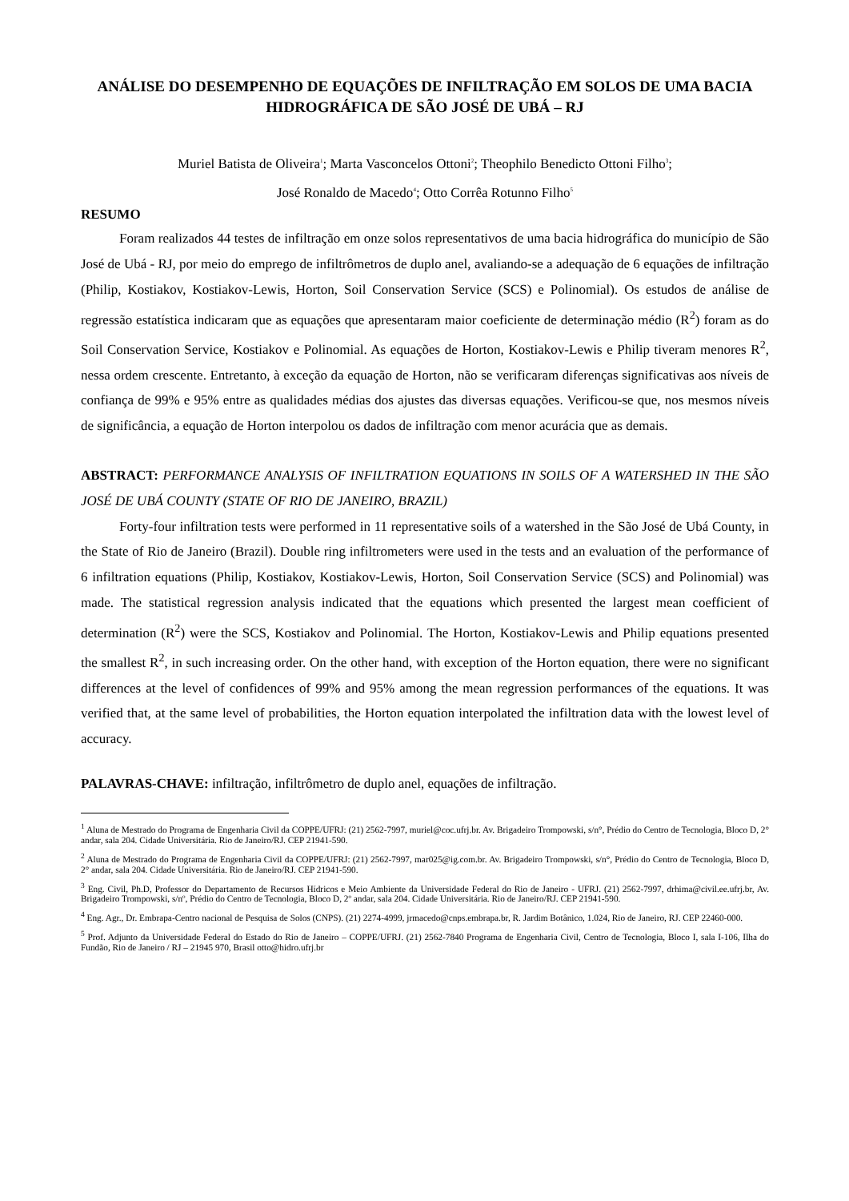ANÁLISE DO DESEMPENHO DE EQUAÇÕES DE INFILTRAÇÃO EM SOLOS DE UMA BACIA HIDROGRÁFICA DE SÃO JOSÉ DE UBÁ – RJ
Muriel Batista de Oliveira<sup>1</sup>; Marta Vasconcelos Ottoni<sup>2</sup>; Theophilo Benedicto Ottoni Filho<sup>3</sup>;
José Ronaldo de Macedo<sup>4</sup>; Otto Corrêa Rotunno Filho<sup>5</sup>
RESUMO
Foram realizados 44 testes de infiltração em onze solos representativos de uma bacia hidrográfica do município de São José de Ubá - RJ, por meio do emprego de infiltrômetros de duplo anel, avaliando-se a adequação de 6 equações de infiltração (Philip, Kostiakov, Kostiakov-Lewis, Horton, Soil Conservation Service (SCS) e Polinomial). Os estudos de análise de regressão estatística indicaram que as equações que apresentaram maior coeficiente de determinação médio (R<sup>2</sup>) foram as do Soil Conservation Service, Kostiakov e Polinomial. As equações de Horton, Kostiakov-Lewis e Philip tiveram menores R<sup>2</sup>, nessa ordem crescente. Entretanto, à exceção da equação de Horton, não se verificaram diferenças significativas aos níveis de confiança de 99% e 95% entre as qualidades médias dos ajustes das diversas equações. Verificou-se que, nos mesmos níveis de significância, a equação de Horton interpolou os dados de infiltração com menor acurácia que as demais.
ABSTRACT: PERFORMANCE ANALYSIS OF INFILTRATION EQUATIONS IN SOILS OF A WATERSHED IN THE SÃO JOSÉ DE UBÁ COUNTY (STATE OF RIO DE JANEIRO, BRAZIL)
Forty-four infiltration tests were performed in 11 representative soils of a watershed in the São José de Ubá County, in the State of Rio de Janeiro (Brazil). Double ring infiltrometers were used in the tests and an evaluation of the performance of 6 infiltration equations (Philip, Kostiakov, Kostiakov-Lewis, Horton, Soil Conservation Service (SCS) and Polinomial) was made. The statistical regression analysis indicated that the equations which presented the largest mean coefficient of determination (R<sup>2</sup>) were the SCS, Kostiakov and Polinomial. The Horton, Kostiakov-Lewis and Philip equations presented the smallest R<sup>2</sup>, in such increasing order. On the other hand, with exception of the Horton equation, there were no significant differences at the level of confidences of 99% and 95% among the mean regression performances of the equations. It was verified that, at the same level of probabilities, the Horton equation interpolated the infiltration data with the lowest level of accuracy.
PALAVRAS-CHAVE: infiltração, infiltrômetro de duplo anel, equações de infiltração.
<sup>1</sup> Aluna de Mestrado do Programa de Engenharia Civil da COPPE/UFRJ: (21) 2562-7997, muriel@coc.ufrj.br. Av. Brigadeiro Trompowski, s/n°, Prédio do Centro de Tecnologia, Bloco D, 2° andar, sala 204. Cidade Universitária. Rio de Janeiro/RJ. CEP 21941-590.
<sup>2</sup> Aluna de Mestrado do Programa de Engenharia Civil da COPPE/UFRJ: (21) 2562-7997, mar025@ig.com.br. Av. Brigadeiro Trompowski, s/n°, Prédio do Centro de Tecnologia, Bloco D, 2° andar, sala 204. Cidade Universitária. Rio de Janeiro/RJ. CEP 21941-590.
<sup>3</sup> Eng. Civil, Ph.D, Professor do Departamento de Recursos Hídricos e Meio Ambiente da Universidade Federal do Rio de Janeiro - UFRJ. (21) 2562-7997, drhima@civil.ee.ufrj.br, Av. Brigadeiro Trompowski, s/nº, Prédio do Centro de Tecnologia, Bloco D, 2º andar, sala 204. Cidade Universitária. Rio de Janeiro/RJ. CEP 21941-590.
<sup>4</sup> Eng. Agr., Dr. Embrapa-Centro nacional de Pesquisa de Solos (CNPS). (21) 2274-4999, jrmacedo@cnps.embrapa.br, R. Jardim Botânico, 1.024, Rio de Janeiro, RJ. CEP 22460-000.
<sup>5</sup> Prof. Adjunto da Universidade Federal do Estado do Rio de Janeiro – COPPE/UFRJ. (21) 2562-7840 Programa de Engenharia Civil, Centro de Tecnologia, Bloco I, sala I-106, Ilha do Fundão, Rio de Janeiro / RJ – 21945 970, Brasil otto@hidro.ufrj.br